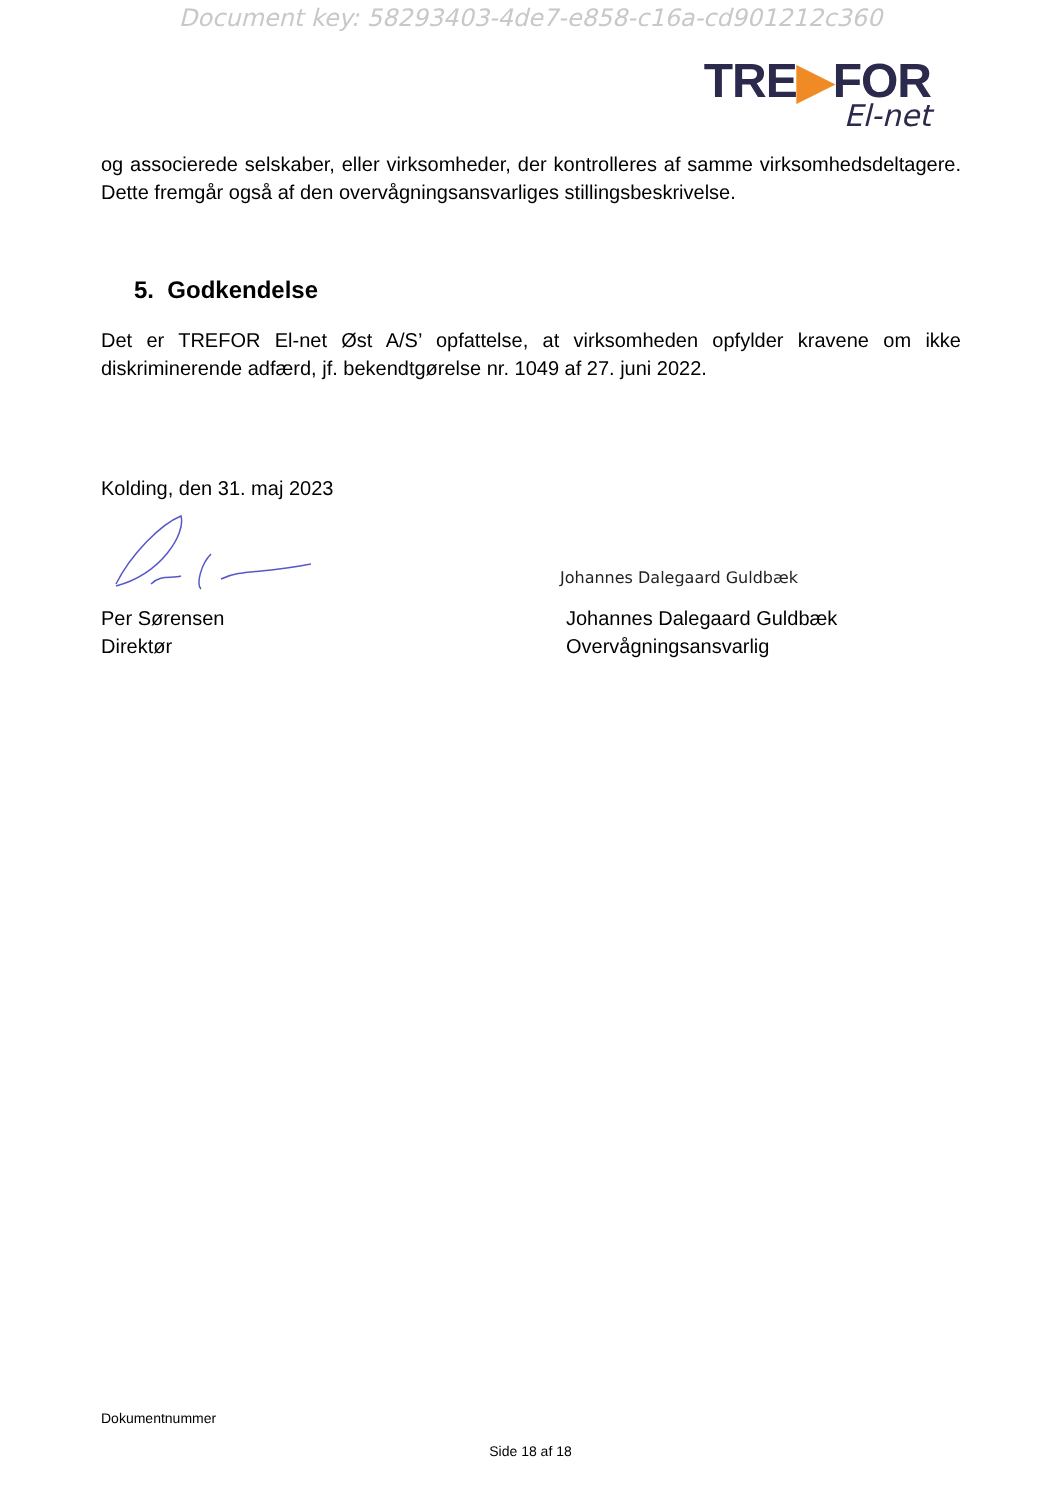Document key: 58293403-4de7-e858-c16a-cd901212c360
TRE▶FOR
El-net
og associerede selskaber, eller virksomheder, der kontrolleres af samme virksomhedsdeltagere. Dette fremgår også af den overvågningsansvarliges stillingsbeskrivelse.
5. Godkendelse
Det er TREFOR El-net Øst A/S’ opfattelse, at virksomheden opfylder kravene om ikke diskriminerende adfærd, jf. bekendtgørelse nr. 1049 af 27. juni 2022.
Kolding, den 31. maj 2023
Per Sørensen
Direktør
Johannes Dalegaard Guldbæk
Johannes Dalegaard Guldbæk
Overvågningsansvarlig
Dokumentnummer
Side 18 af 18